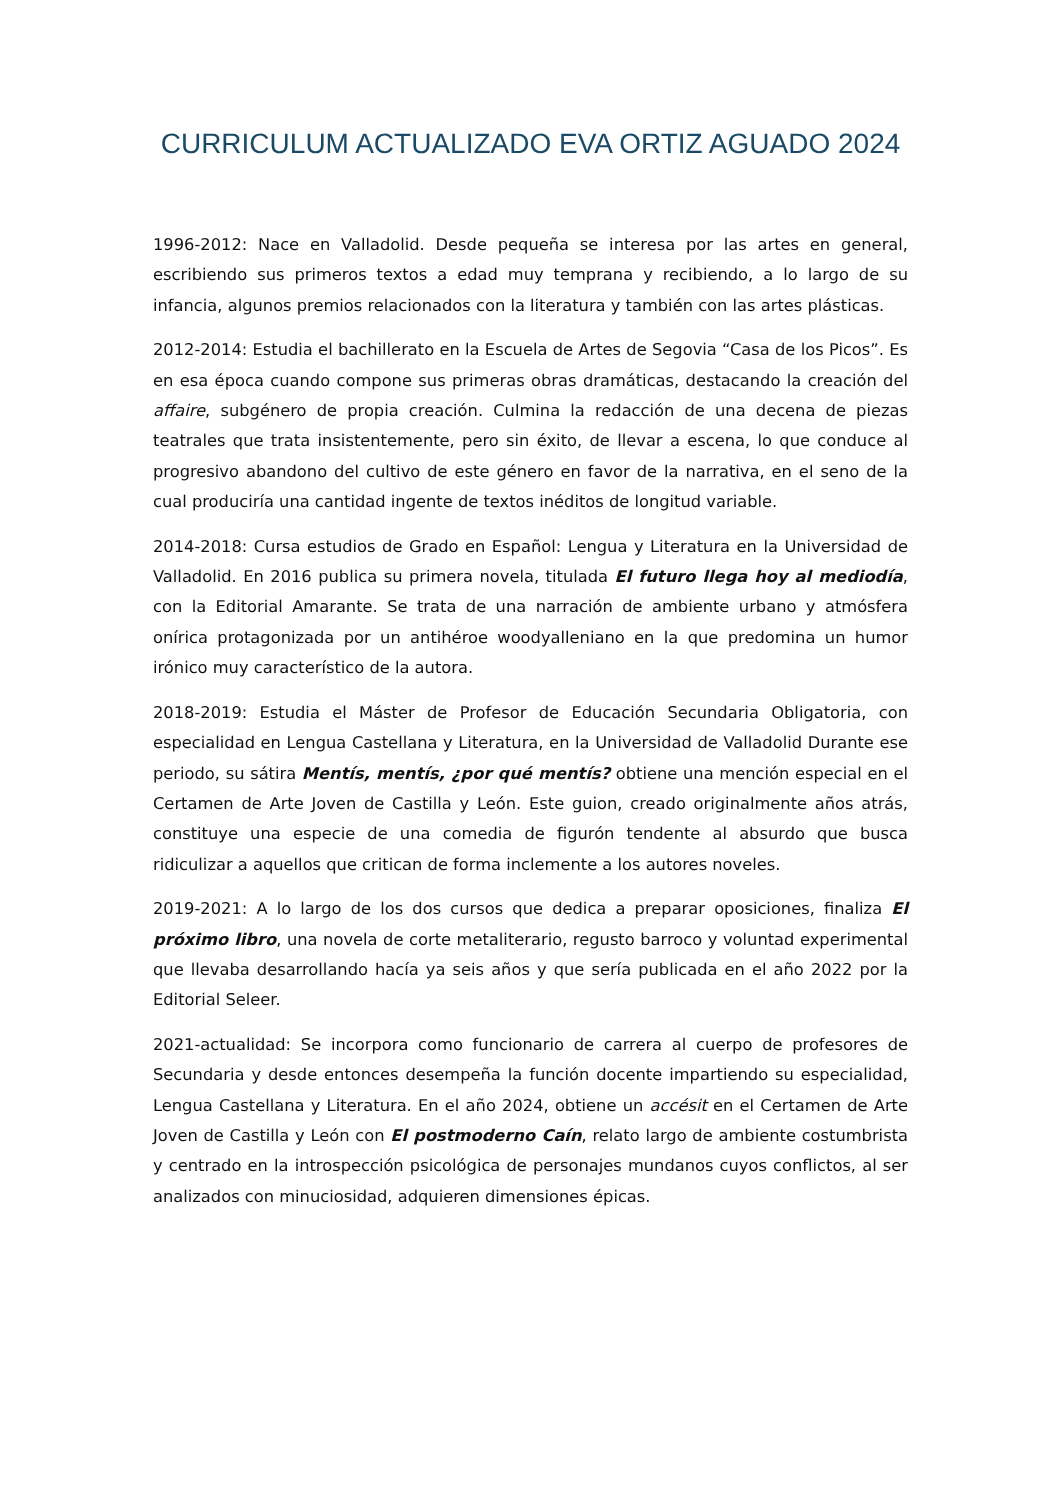CURRICULUM ACTUALIZADO EVA ORTIZ AGUADO 2024
1996-2012: Nace en Valladolid. Desde pequeña se interesa por las artes en general, escribiendo sus primeros textos a edad muy temprana y recibiendo, a lo largo de su infancia, algunos premios relacionados con la literatura y también con las artes plásticas.
2012-2014: Estudia el bachillerato en la Escuela de Artes de Segovia “Casa de los Picos”. Es en esa época cuando compone sus primeras obras dramáticas, destacando la creación del affaire, subgénero de propia creación. Culmina la redacción de una decena de piezas teatrales que trata insistentemente, pero sin éxito, de llevar a escena, lo que conduce al progresivo abandono del cultivo de este género en favor de la narrativa, en el seno de la cual produciría una cantidad ingente de textos inéditos de longitud variable.
2014-2018: Cursa estudios de Grado en Español: Lengua y Literatura en la Universidad de Valladolid. En 2016 publica su primera novela, titulada El futuro llega hoy al mediodía, con la Editorial Amarante. Se trata de una narración de ambiente urbano y atmósfera onírica protagonizada por un antihéroe woodyalleniano en la que predomina un humor irónico muy característico de la autora.
2018-2019: Estudia el Máster de Profesor de Educación Secundaria Obligatoria, con especialidad en Lengua Castellana y Literatura, en la Universidad de Valladolid Durante ese periodo, su sátira Mentís, mentís, ¿por qué mentís? obtiene una mención especial en el Certamen de Arte Joven de Castilla y León. Este guion, creado originalmente años atrás, constituye una especie de una comedia de figurón tendente al absurdo que busca ridiculizar a aquellos que critican de forma inclemente a los autores noveles.
2019-2021: A lo largo de los dos cursos que dedica a preparar oposiciones, finaliza El próximo libro, una novela de corte metaliterario, regusto barroco y voluntad experimental que llevaba desarrollando hacía ya seis años y que sería publicada en el año 2022 por la Editorial Seleer.
2021-actualidad: Se incorpora como funcionario de carrera al cuerpo de profesores de Secundaria y desde entonces desempeña la función docente impartiendo su especialidad, Lengua Castellana y Literatura. En el año 2024, obtiene un accésit en el Certamen de Arte Joven de Castilla y León con El postmoderno Caín, relato largo de ambiente costumbrista y centrado en la introspección psicológica de personajes mundanos cuyos conflictos, al ser analizados con minuciosidad, adquieren dimensiones épicas.